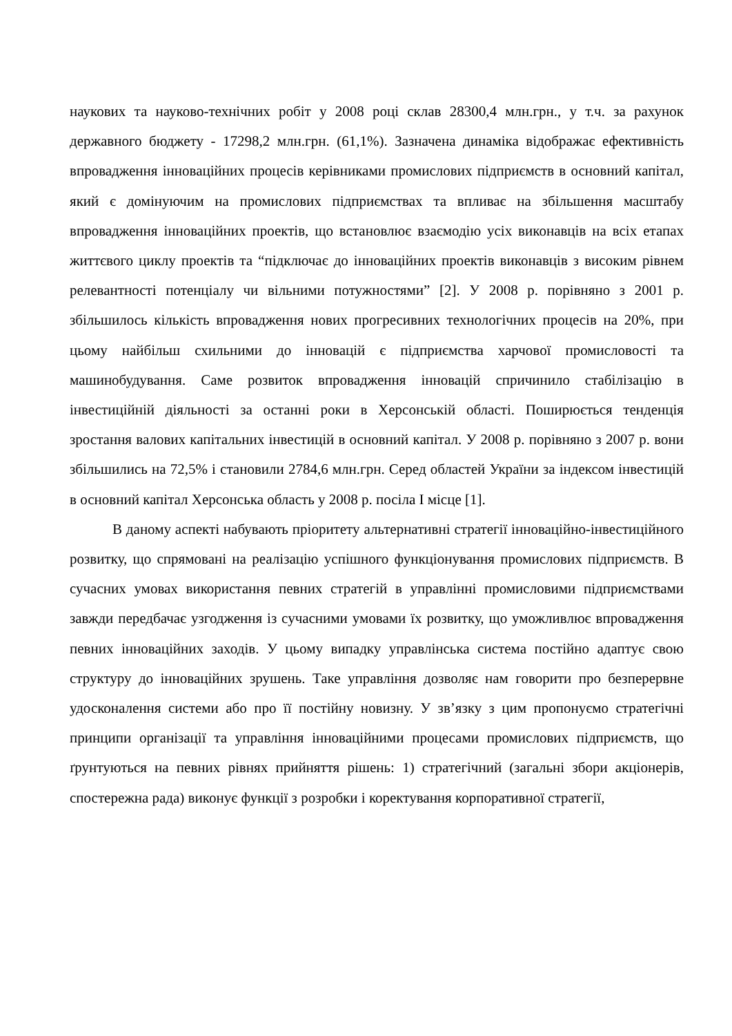наукових та науково-технічних робіт у 2008 році склав 28300,4 млн.грн., у т.ч. за рахунок державного бюджету - 17298,2 млн.грн. (61,1%). Зазначена динаміка відображає ефективність впровадження інноваційних процесів керівниками промислових підприємств в основний капітал, який є домінуючим на промислових підприємствах та впливає на збільшення масштабу впровадження інноваційних проектів, що встановлює взаємодію усіх виконавців на всіх етапах життєвого циклу проектів та “підключає до інноваційних проектів виконавців з високим рівнем релевантності потенціалу чи вільними потужностями” [2]. У 2008 р. порівняно з 2001 р. збільшилось кількість впровадження нових прогресивних технологічних процесів на 20%, при цьому найбільш схильними до інновацій є підприємства харчової промисловості та машинобудування. Саме розвиток впровадження інновацій спричинило стабілізацію в інвестиційній діяльності за останні роки в Херсонській області. Поширюється тенденція зростання валових капітальних інвестицій в основний капітал. У 2008 р. порівняно з 2007 р. вони збільшились на 72,5% і становили 2784,6 млн.грн. Серед областей України за індексом інвестицій в основний капітал Херсонська область у 2008 р. посіла І місце [1].
В даному аспекті набувають пріоритету альтернативні стратегії інноваційно-інвестиційного розвитку, що спрямовані на реалізацію успішного функціонування промислових підприємств. В сучасних умовах використання певних стратегій в управлінні промисловими підприємствами завжди передбачає узгодження із сучасними умовами їх розвитку, що уможливлює впровадження певних інноваційних заходів. У цьому випадку управлінська система постійно адаптує свою структуру до інноваційних зрушень. Таке управління дозволяє нам говорити про безперервне удосконалення системи або про її постійну новизну. У зв’язку з цим пропонуємо стратегічні принципи організації та управління інноваційними процесами промислових підприємств, що ґрунтуються на певних рівнях прийняття рішень: 1) стратегічний (загальні збори акціонерів, спостережна рада) виконує функції з розробки і коректування корпоративної стратегії,